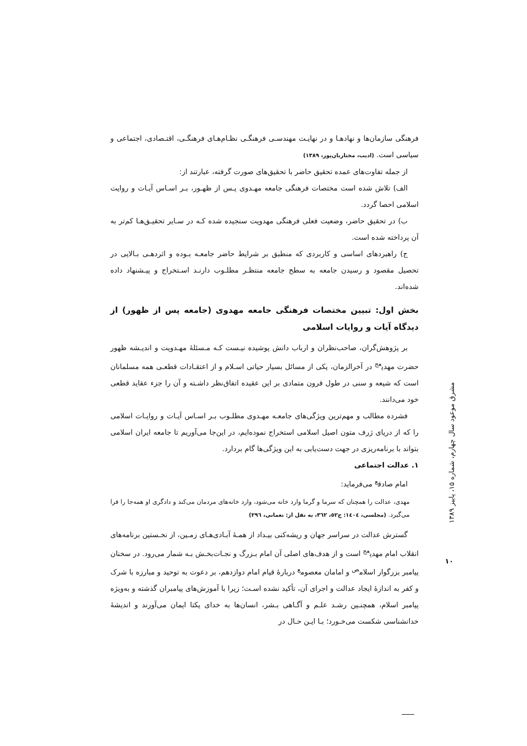فرهنگی سازمان‌ها و نهادهـا و در نهایـت مهندسـی فرهنگـی نظـام‌هـای فرهنگـی، اقتـصادی، اجتماعی و سیاسی است. (ادیب، مختاریان‌پور، ۱۳۸۹)
از جمله تفاوت‌های عمده تحقیق حاضر با تحقیق‌های صورت گرفته، عبارتند از:
الف) تلاش شده است مختصات فرهنگی جامعه مهـدوی پـس از ظهـور، بـر اسـاس آیـات و روایت اسلامی احصا گردد.
ب) در تحقیق حاضر، وضعیت فعلی فرهنگی مهدویت سنجیده شده کـه در سـایر تحقیـق‌هـا کم‌تر به آن پرداخته شده است.
ج) راهبردهای اساسی و کاربردی که منطبق بر شرایط حاضر جامعـه بـوده و اثردهـی بـالایی در تحصیل مقصود و رسیدن جامعه به سطح جامعه منتظـر مطلـوب دارنـد اسـتخراج و پیـشنهاد داده شده‌اند.
بخش اول: تبیین مختصات فرهنگی جامعه مهدوی (جامعه پس از ظهور) از دیدگاه آیات و روایات اسلامی
بر پژوهش‌گران، صاحب‌نظران و ارباب دانش پوشیده نیـست کـه مـسئلهٔ مهـدویت و اندیـشه ظهور حضرت مهدی<sup>عج</sup> در آخرالزمان، یکی از مسائل بسیار حیاتی اسـلام و از اعتقـادات قطعـی همه مسلمانان است که شیعه و سنی در طول قرون متمادی بر این عقیده اتفاق‌نظر داشـته و آن را جزء عقاید قطعی خود می‌دانند.
فشرده مطالب و مهم‌ترین ویژگی‌های جامعـه مهـدوی مطلـوب بـر اسـاس آیـات و روایـات اسلامی را که از دریای ژرف متون اصیل اسلامی استخراج نموده‌ایم، در این‌جا می‌آوریم تا جامعه ایران اسلامی بتواند با برنامه‌ریزی در جهت دست‌یابی به این ویژگی‌ها گام بردارد.
۱. عدالت اجتماعی
امام صادق<sup>ع</sup> می‌فرماید:
مهدی، عدالت را همچنان که سرما و گرما وارد خانه می‌شود، وارد خانه‌های مردمان می‌کند و دادگری او همه‌جا را فرا می‌گیرد. (مجلسی، ١٤٠٤: ج٥٢، ٣٦٢، به نقل از: نعمانی، ۲۹٦)
گسترش عدالت در سراسر جهان و ریشه‌کنی بیـداد از همـهٔ آبـادی‌هـای زمـین، از نخـستین برنامه‌های انقلاب امام مهدی<sup>عج</sup> است و از هدف‌های اصلی آن امام بـزرگ و نجـات‌بخـش بـه شمار می‌رود. در سخنان پیامبر بزرگوار اسلام<sup>ص</sup> و امامان معصوم<sup>ع</sup> دربارهٔ قیام امام دوازدهم، بر دعوت به توحید و مبارزه با شرک و کفر به اندازهٔ ایجاد عدالت و اجرای آن، تأکید نشده اسـت؛ زیرا با آموزش‌های پیامبران گذشته و به‌ویژه پیامبر اسلام، همچنـین رشـد علـم و آگـاهی بـشر، انسان‌ها به خدای یکتا ایمان می‌آورند و اندیشهٔ خدانشناسی شکست می‌خـورد؛ بـا ایـن حـال در
مشرق موعود سال چهارم، شماره ۱۵، پاییز ۱۳۸۹
۱۰